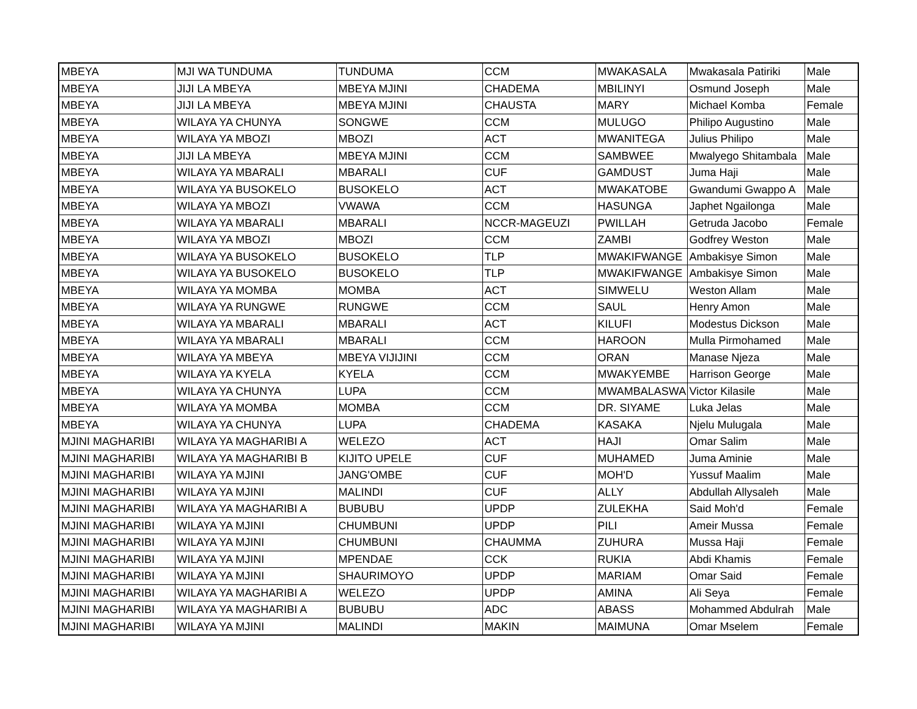| MBEYA | MJI WA TUNDUMA | TUNDUMA | CCM | MWAKASALA | Mwakasala Patiriki | Male |
| MBEYA | JIJI LA MBEYA | MBEYA MJINI | CHADEMA | MBILINYI | Osmund Joseph | Male |
| MBEYA | JIJI LA MBEYA | MBEYA MJINI | CHAUSTA | MARY | Michael Komba | Female |
| MBEYA | WILAYA YA CHUNYA | SONGWE | CCM | MULUGO | Philipo Augustino | Male |
| MBEYA | WILAYA YA MBOZI | MBOZI | ACT | MWANITEGA | Julius Philipo | Male |
| MBEYA | JIJI LA MBEYA | MBEYA MJINI | CCM | SAMBWEE | Mwalyego Shitambala | Male |
| MBEYA | WILAYA YA MBARALI | MBARALI | CUF | GAMDUST | Juma Haji | Male |
| MBEYA | WILAYA YA BUSOKELO | BUSOKELO | ACT | MWAKATOBE | Gwandumi Gwappo A | Male |
| MBEYA | WILAYA YA MBOZI | VWAWA | CCM | HASUNGA | Japhet Ngailonga | Male |
| MBEYA | WILAYA YA MBARALI | MBARALI | NCCR-MAGEUZI | PWILLAH | Getruda Jacobo | Female |
| MBEYA | WILAYA YA MBOZI | MBOZI | CCM | ZAMBI | Godfrey Weston | Male |
| MBEYA | WILAYA YA BUSOKELO | BUSOKELO | TLP | MWAKIFWANGE | Ambakisye Simon | Male |
| MBEYA | WILAYA YA BUSOKELO | BUSOKELO | TLP | MWAKIFWANGE | Ambakisye Simon | Male |
| MBEYA | WILAYA YA MOMBA | MOMBA | ACT | SIMWELU | Weston Allam | Male |
| MBEYA | WILAYA YA RUNGWE | RUNGWE | CCM | SAUL | Henry Amon | Male |
| MBEYA | WILAYA YA MBARALI | MBARALI | ACT | KILUFI | Modestus Dickson | Male |
| MBEYA | WILAYA YA MBARALI | MBARALI | CCM | HAROON | Mulla Pirmohamed | Male |
| MBEYA | WILAYA YA MBEYA | MBEYA VIJIJINI | CCM | ORAN | Manase Njeza | Male |
| MBEYA | WILAYA YA KYELA | KYELA | CCM | MWAKYEMBE | Harrison George | Male |
| MBEYA | WILAYA YA CHUNYA | LUPA | CCM | MWAMBALASWA | Victor Kilasile | Male |
| MBEYA | WILAYA YA MOMBA | MOMBA | CCM | DR. SIYAME | Luka Jelas | Male |
| MBEYA | WILAYA YA CHUNYA | LUPA | CHADEMA | KASAKA | Njelu Mulugala | Male |
| MJINI MAGHARIBI | WILAYA YA MAGHARIBI A | WELEZO | ACT | HAJI | Omar Salim | Male |
| MJINI MAGHARIBI | WILAYA YA MAGHARIBI B | KIJITO UPELE | CUF | MUHAMED | Juma Aminie | Male |
| MJINI MAGHARIBI | WILAYA YA MJINI | JANG'OMBE | CUF | MOH'D | Yussuf Maalim | Male |
| MJINI MAGHARIBI | WILAYA YA MJINI | MALINDI | CUF | ALLY | Abdullah Allysaleh | Male |
| MJINI MAGHARIBI | WILAYA YA MAGHARIBI A | BUBUBU | UPDP | ZULEKHA | Said Moh'd | Female |
| MJINI MAGHARIBI | WILAYA YA MJINI | CHUMBUNI | UPDP | PILI | Ameir Mussa | Female |
| MJINI MAGHARIBI | WILAYA YA MJINI | CHUMBUNI | CHAUMMA | ZUHURA | Mussa Haji | Female |
| MJINI MAGHARIBI | WILAYA YA MJINI | MPENDAE | CCK | RUKIA | Abdi Khamis | Female |
| MJINI MAGHARIBI | WILAYA YA MJINI | SHAURIMOYO | UPDP | MARIAM | Omar Said | Female |
| MJINI MAGHARIBI | WILAYA YA MAGHARIBI A | WELEZO | UPDP | AMINA | Ali Seya | Female |
| MJINI MAGHARIBI | WILAYA YA MAGHARIBI A | BUBUBU | ADC | ABASS | Mohammed Abdulrah | Male |
| MJINI MAGHARIBI | WILAYA YA MJINI | MALINDI | MAKIN | MAIMUNA | Omar Mselem | Female |